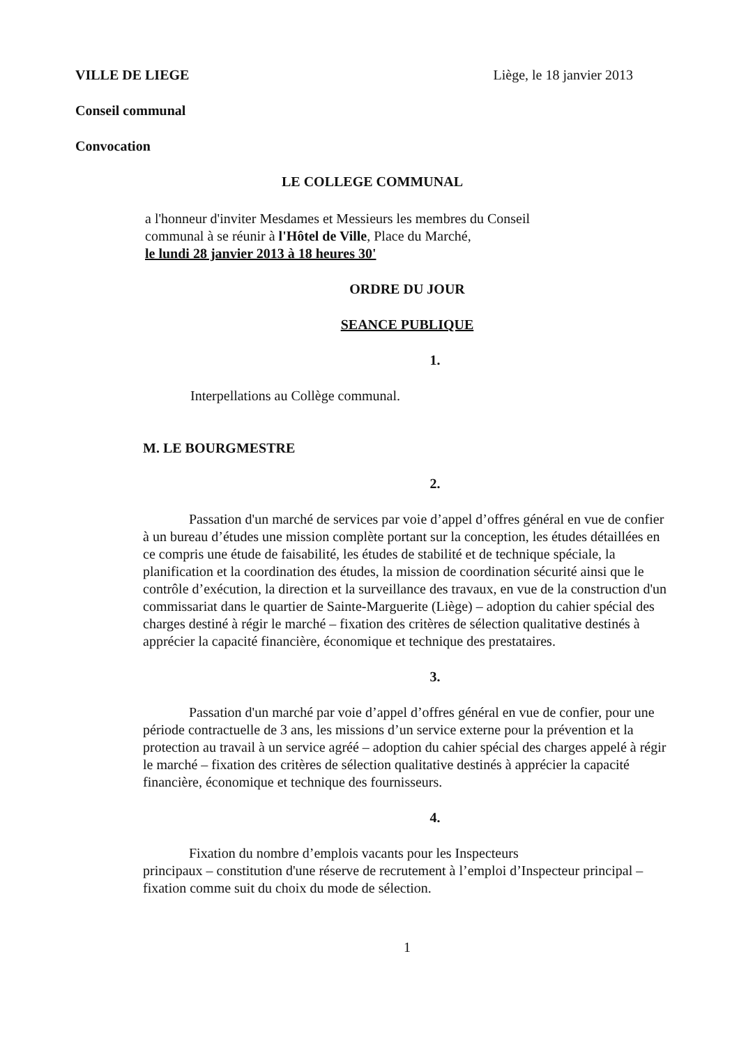VILLE DE LIEGE Liège, le 18 janvier 2013
Conseil communal
Convocation
LE COLLEGE COMMUNAL
a l'honneur d'inviter Mesdames et Messieurs les membres du Conseil
communal à se réunir à l'Hôtel de Ville, Place du Marché,
le lundi 28 janvier 2013 à 18 heures 30'
ORDRE DU JOUR
SEANCE PUBLIQUE
1.
Interpellations au Collège communal.
M. LE BOURGMESTRE
2.
Passation d'un marché de services par voie d’appel d’offres général en vue de confier à un bureau d’études une mission complète portant sur la conception, les études détaillées en ce compris une étude de faisabilité, les études de stabilité et de technique spéciale, la planification et la coordination des études, la mission de coordination sécurité ainsi que le contrôle d’exécution, la direction et la surveillance des travaux, en vue de la construction d'un commissariat dans le quartier de Sainte-Marguerite (Liège) – adoption du cahier spécial des charges destiné à régir le marché – fixation des critères de sélection qualitative destinés à apprécier la capacité financière, économique et technique des prestataires.
3.
Passation d'un marché par voie d’appel d’offres général en vue de confier, pour une période contractuelle de 3 ans, les missions d’un service externe pour la prévention et la protection au travail à un service agréé – adoption du cahier spécial des charges appelé à régir le marché – fixation des critères de sélection qualitative destinés à apprécier la capacité financière, économique et technique des fournisseurs.
4.
Fixation du nombre d’emplois vacants pour les Inspecteurs
principaux – constitution d'une réserve de recrutement à l’emploi d’Inspecteur principal – fixation comme suit du choix du mode de sélection.
1